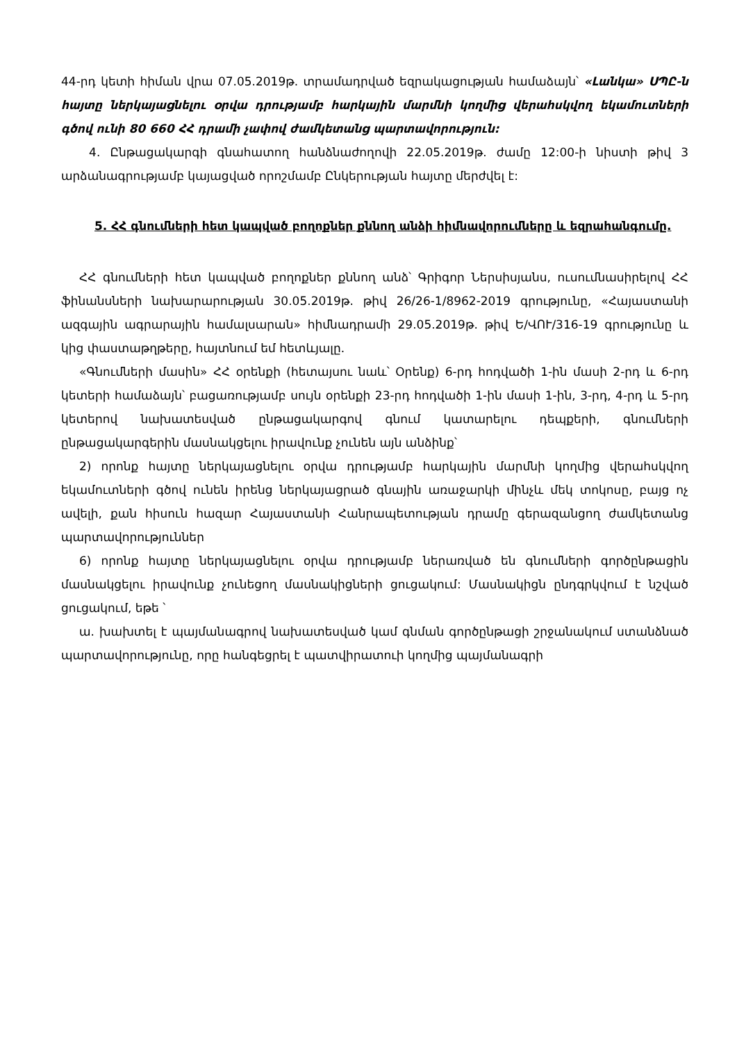44-րդ կետի հիման վրա 07.05.2019թ. տրամադրված եզրակացության համաձայն՝ «Լանկա» ՍՊԸ-ն հայտը ներկայացնելու օրվա դրությամբ հարկային մարմնի կողմից վերահսկվող եկամուտների գծով ունի 80 660 ՀՀ դրամի չափով ժամկետանց պարտավորություն:
4. Ընթացակարգի գնահատող հանձնաժողովի 22.05.2019թ. ժամը 12:00-ի նիստի թիվ 3 արձանագրությամբ կայացված որոշմամբ Ընկերության հայտը մերժվել է:
5. ՀՀ գնումների հետ կապված բողոքներ քննող անձի հիմնավորումները և եզրահանգումը.
ՀՀ գնումների հետ կապված բողոքներ քննող անձ՝ Գրիգոր Ներսիսյանս, ուսումնասիրելով ՀՀ ֆինանսների նախարարության 30.05.2019թ. թիվ 26/26-1/8962-2019 գրությունը, «Հայաստանի ազգային ագրարային համալսարան» հիմնադրամի 29.05.2019թ. թիվ Ե/ՎՈՒ/316-19 գրությունը և կից փաստաթղթերը, հայտնում եմ հետևյալը.
«Գնումների մասին» ՀՀ օրենքի (հետայսու նաև՝ Օրենք) 6-րդ հոդվածի 1-ին մասի 2-րդ և 6-րդ կետերի համաձայն՝ բացառությամբ սույն օրենքի 23-րդ հոդվածի 1-ին մասի 1-ին, 3-րդ, 4-րդ և 5-րդ կետերով նախատեսված ընթացակարգով գնում կատարելու դեպքերի, գնումների ընթացակարգերին մասնակցելու իրավունք չունեն այն անձինք՝
2) որոնք հայտը ներկայացնելու օրվա դրությամբ հարկային մարմնի կողմից վերահսկվող եկամուտների գծով ունեն իրենց ներկայացրած գնային առաջարկի մինչև մեկ տոկոսը, բայց ոչ ավելի, քան հիսուն հազար Հայաստանի Հանրապետության դրամը գերազանցող ժամկետանց պարտավորություններ
6) որոնք հայտը ներկայացնելու օրվա դրությամբ ներառված են գնումների գործընթացին մասնակցելու իրավունք չունեցող մասնակիցների ցուցակում: Մասնակիցն ընդգրկվում է նշված ցուցակում, եթե ՝
ա. խախտել է պայմանագրով նախատեսված կամ գնման գործընթացի շրջանակում ստանձնած պարտավորությունը, որը հանգեցրել է պատվիրատուի կողմից պայմանագրի